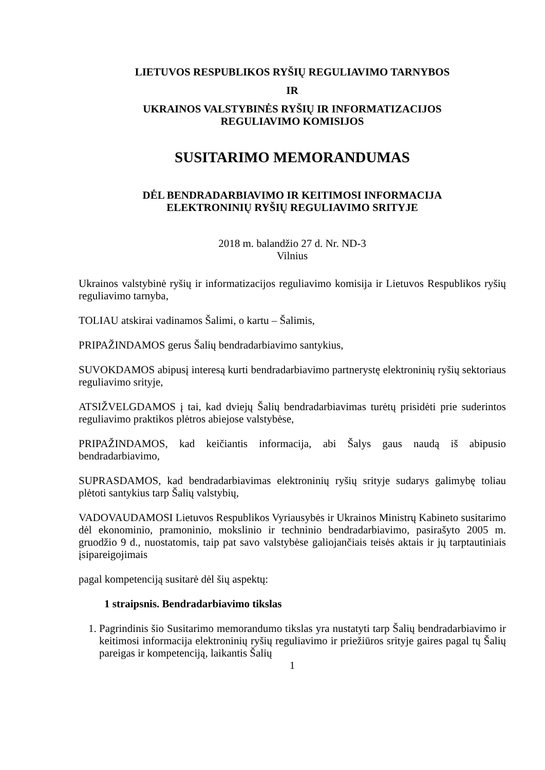LIETUVOS RESPUBLIKOS RYŠIŲ REGULIAVIMO TARNYBOS
IR
UKRAINOS VALSTYBINĖS RYŠIŲ IR INFORMATIZACIJOS
REGULIAVIMO KOMISIJOS
SUSITARIMO MEMORANDUMAS
DĖL BENDRADARBIAVIMO IR KEITIMOSI INFORMACIJA
ELEKTRONINIŲ RYŠIŲ REGULIAVIMO SRITYJE
2018 m. balandžio 27 d. Nr. ND-3
Vilnius
Ukrainos valstybinė ryšių ir informatizacijos reguliavimo komisija ir Lietuvos Respublikos ryšių reguliavimo tarnyba,
TOLIAU atskirai vadinamos Šalimi, o kartu – Šalimis,
PRIPAŽINDAMOS gerus Šalių bendradarbiavimo santykius,
SUVOKDAMOS abipusį interesą kurti bendradarbiavimo partnerystę elektroninių ryšių sektoriaus reguliavimo srityje,
ATSIŽVELGDAMOS į tai, kad dviejų Šalių bendradarbiavimas turėtų prisidėti prie suderintos reguliavimo praktikos plėtros abiejose valstybėse,
PRIPAŽINDAMOS, kad keičiantis informacija, abi Šalys gaus naudą iš abipusio bendradarbiavimo,
SUPRASDAMOS, kad bendradarbiavimas elektroninių ryšių srityje sudarys galimybę toliau plėtoti santykius tarp Šalių valstybių,
VADOVAUDAMOSI Lietuvos Respublikos Vyriausybės ir Ukrainos Ministrų Kabineto susitarimo dėl ekonominio, pramoninio, mokslinio ir techninio bendradarbiavimo, pasirašyto 2005 m. gruodžio 9 d., nuostatomis, taip pat savo valstybėse galiojančiais teisės aktais ir jų tarptautiniais įsipareigojimais
pagal kompetenciją susitarė dėl šių aspektų:
1 straipsnis. Bendradarbiavimo tikslas
1. Pagrindinis šio Susitarimo memorandumo tikslas yra nustatyti tarp Šalių bendradarbiavimo ir keitimosi informacija elektroninių ryšių reguliavimo ir priežiūros srityje gaires pagal tų Šalių pareigas ir kompetenciją, laikantis Šalių
1